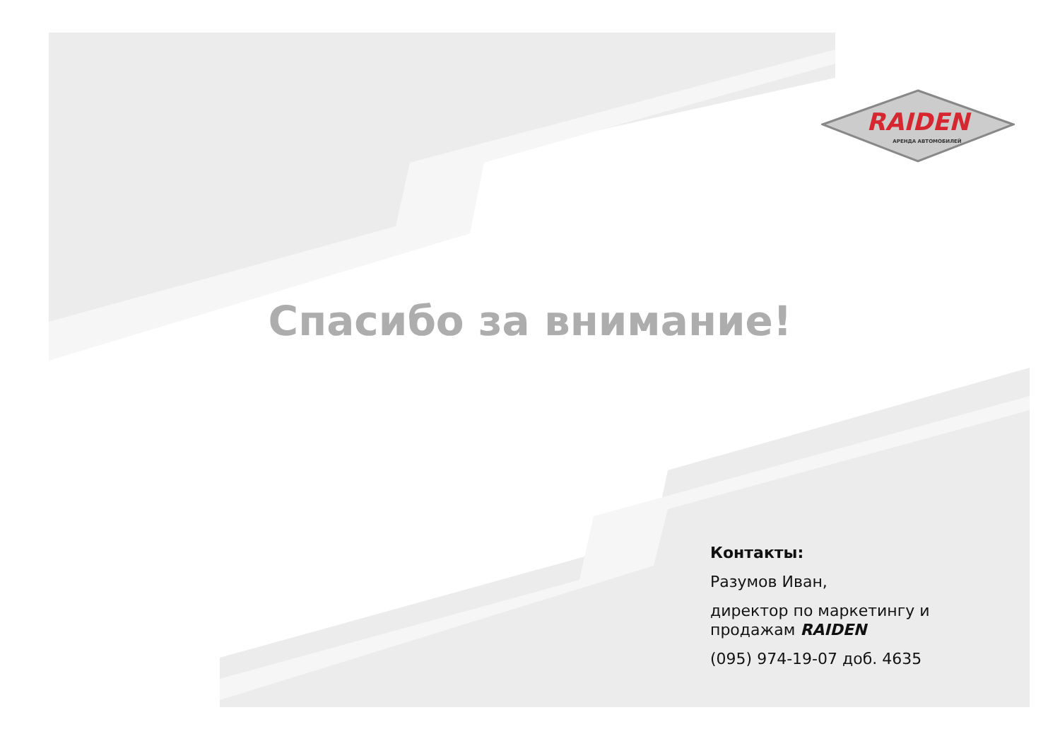RAIDEN
АРЕНДА АВТОМОБИЛЕЙ
Спасибо за внимание!
Контакты:
Разумов Иван,
директор по маркетингу и продажам RAIDEN
(095) 974-19-07 доб. 4635